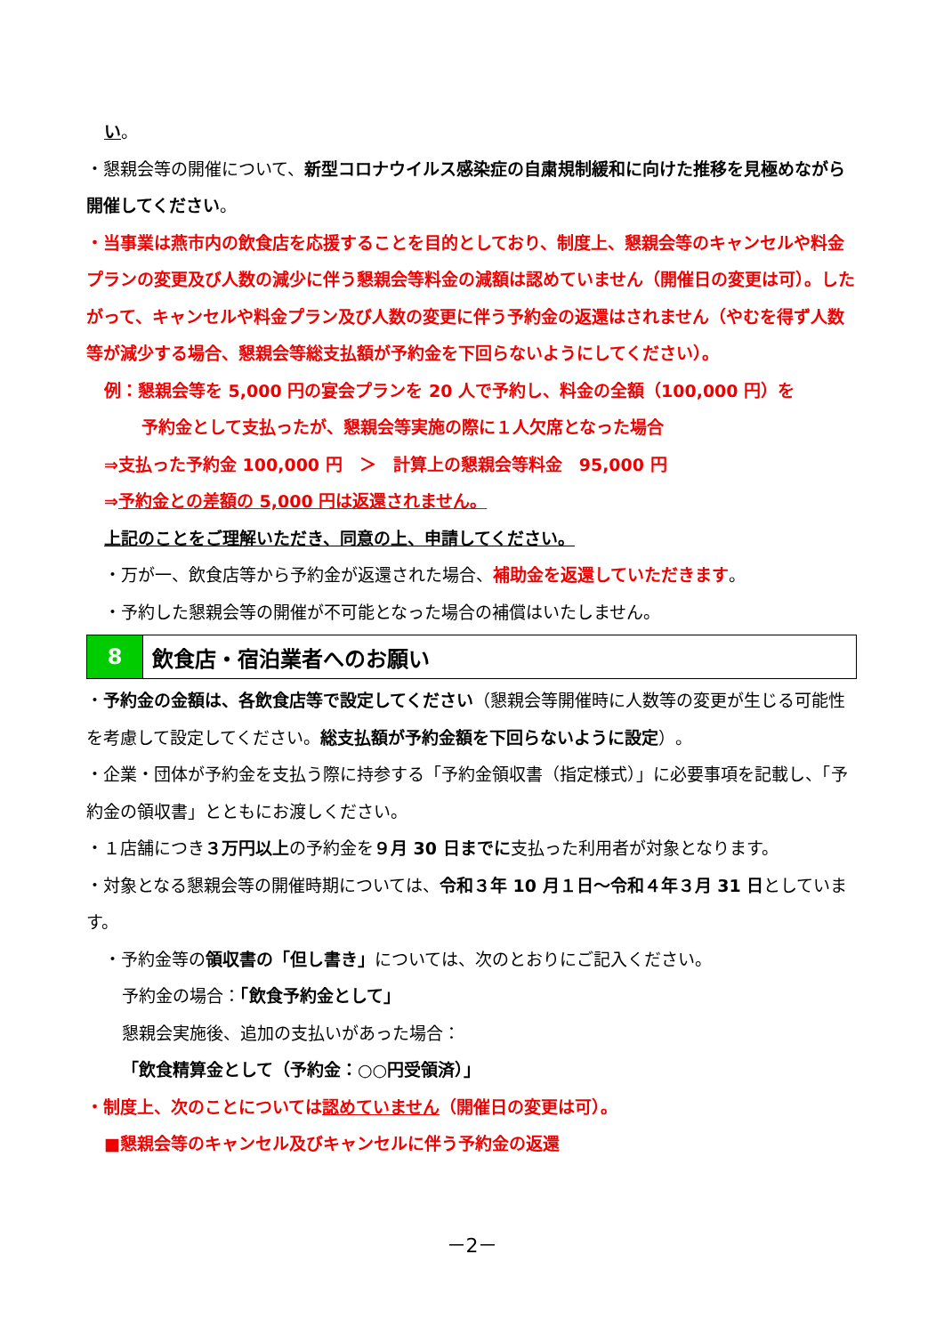い。
・懇親会等の開催について、新型コロナウイルス感染症の自粛規制緩和に向けた推移を見極めながら開催してください。
・当事業は燕市内の飲食店を応援することを目的としており、制度上、懇親会等のキャンセルや料金プランの変更及び人数の減少に伴う懇親会等料金の減額は認めていません（開催日の変更は可）。したがって、キャンセルや料金プラン及び人数の変更に伴う予約金の返還はされません（やむを得ず人数等が減少する場合、懇親会等総支払額が予約金を下回らないようにしてください）。
例：懇親会等を 5,000 円の宴会プランを 20 人で予約し、料金の全額（100,000 円）を
予約金として支払ったが、懇親会等実施の際に１人欠席となった場合
⇒支払った予約金 100,000 円　＞　計算上の懇親会等料金　95,000 円
⇒予約金との差額の 5,000 円は返還されません。
上記のことをご理解いただき、同意の上、申請してください。
・万が一、飲食店等から予約金が返還された場合、補助金を返還していただきます。
・予約した懇親会等の開催が不可能となった場合の補償はいたしません。
8 飲食店・宿泊業者へのお願い
・予約金の金額は、各飲食店等で設定してください（懇親会等開催時に人数等の変更が生じる可能性を考慮して設定してください。総支払額が予約金額を下回らないように設定）。
・企業・団体が予約金を支払う際に持参する「予約金領収書（指定様式）」に必要事項を記載し、「予約金の領収書」とともにお渡しください。
・１店舗につき３万円以上の予約金を９月 30 日までに支払った利用者が対象となります。
・対象となる懇親会等の開催時期については、令和３年 10 月１日～令和４年３月 31 日としています。
・予約金等の領収書の「但し書き」については、次のとおりにご記入ください。
予約金の場合：「飲食予約金として」
懇親会実施後、追加の支払いがあった場合：
「飲食精算金として（予約金：○○円受領済）」
・制度上、次のことについては認めていません（開催日の変更は可）。
■懇親会等のキャンセル及びキャンセルに伴う予約金の返還
－2－